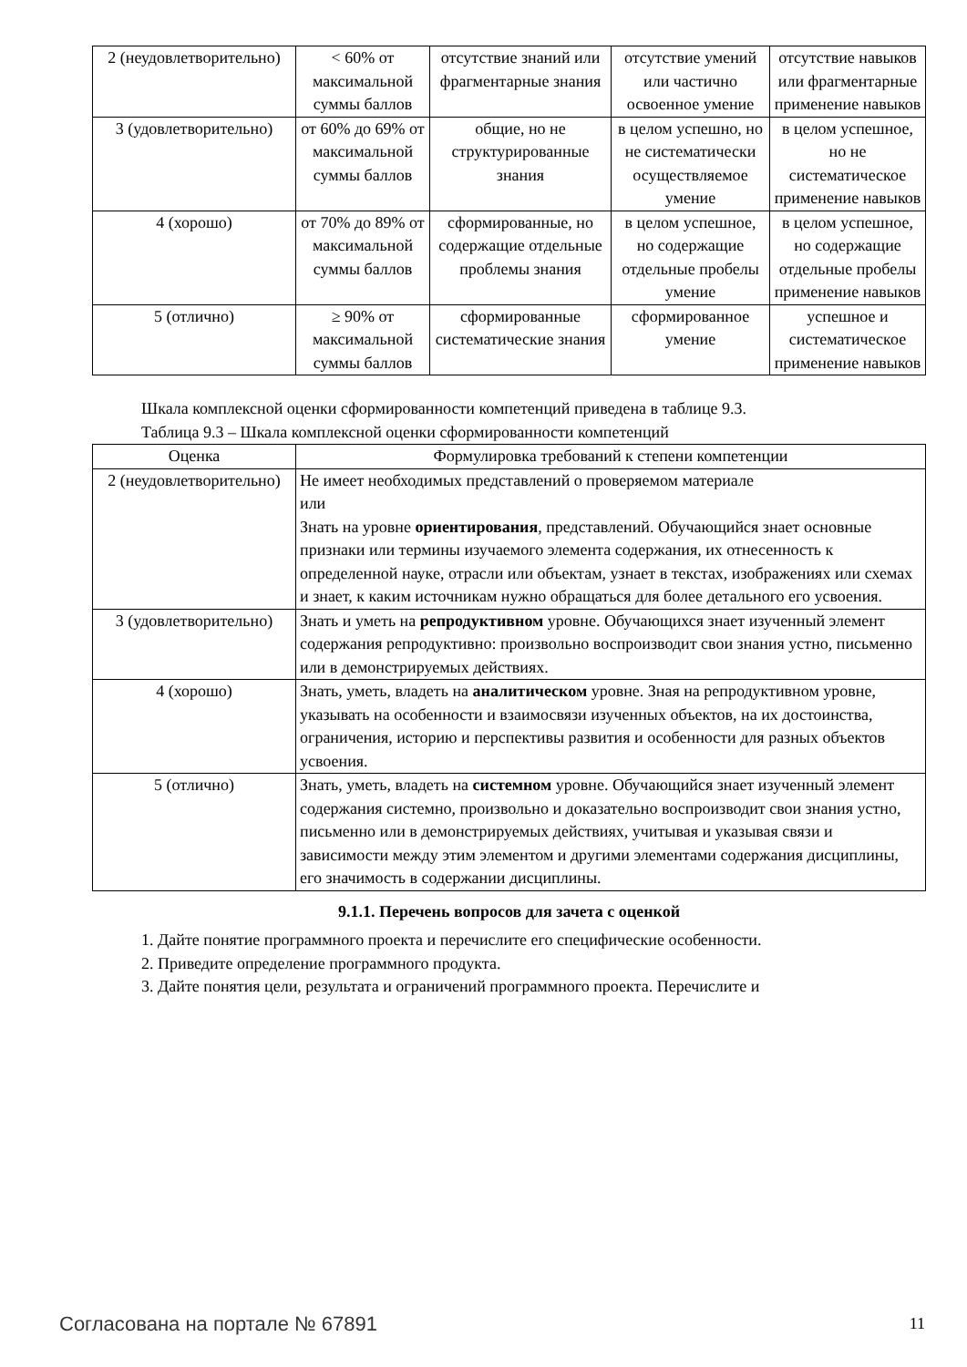| 2 (неудовлетворительно) | < 60% от максимальной суммы баллов | отсутствие знаний или фрагментарные знания | отсутствие умений или частично освоенное умение | отсутствие навыков или фрагментарные применение навыков |
| 3 (удовлетворительно) | от 60% до 69% от максимальной суммы баллов | общие, но не структурированные знания | в целом успешно, но не систематически осуществляемое умение | в целом успешное, но не систематическое применение навыков |
| 4 (хорошо) | от 70% до 89% от максимальной суммы баллов | сформированные, но содержащие отдельные проблемы знания | в целом успешное, но содержащие отдельные пробелы умение | в целом успешное, но содержащие отдельные пробелы применение навыков |
| 5 (отлично) | ≥ 90% от максимальной суммы баллов | сформированные систематические знания | сформированное умение | успешное и систематическое применение навыков |
Шкала комплексной оценки сформированности компетенций приведена в таблице 9.3.
Таблица 9.3 – Шкала комплексной оценки сформированности компетенций
| Оценка | Формулировка требований к степени компетенции |
| --- | --- |
| 2 (неудовлетворительно) | Не имеет необходимых представлений о проверяемом материале или Знать на уровне ориентирования , представлений. Обучающийся знает основные признаки или термины изучаемого элемента содержания, их отнесенность к определенной науке, отрасли или объектам, узнает в текстах, изображениях или схемах и знает, к каким источникам нужно обращаться для более детального его усвоения. |
| 3 (удовлетворительно) | Знать и уметь на репродуктивном уровне. Обучающихся знает изученный элемент содержания репродуктивно: произвольно воспроизводит свои знания устно, письменно или в демонстрируемых действиях. |
| 4 (хорошо) | Знать, уметь, владеть на аналитическом уровне. Зная на репродуктивном уровне, указывать на особенности и взаимосвязи изученных объектов, на их достоинства, ограничения, историю и перспективы развития и особенности для разных объектов усвоения. |
| 5 (отлично) | Знать, уметь, владеть на системном уровне. Обучающийся знает изученный элемент содержания системно, произвольно и доказательно воспроизводит свои знания устно, письменно или в демонстрируемых действиях, учитывая и указывая связи и зависимости между этим элементом и другими элементами содержания дисциплины, его значимость в содержании дисциплины. |
9.1.1. Перечень вопросов для зачета с оценкой
1. Дайте понятие программного проекта и перечислите его специфические особенности.
2. Приведите определение программного продукта.
3. Дайте понятия цели, результата и ограничений программного проекта. Перечислите и
Согласована на портале № 67891 11